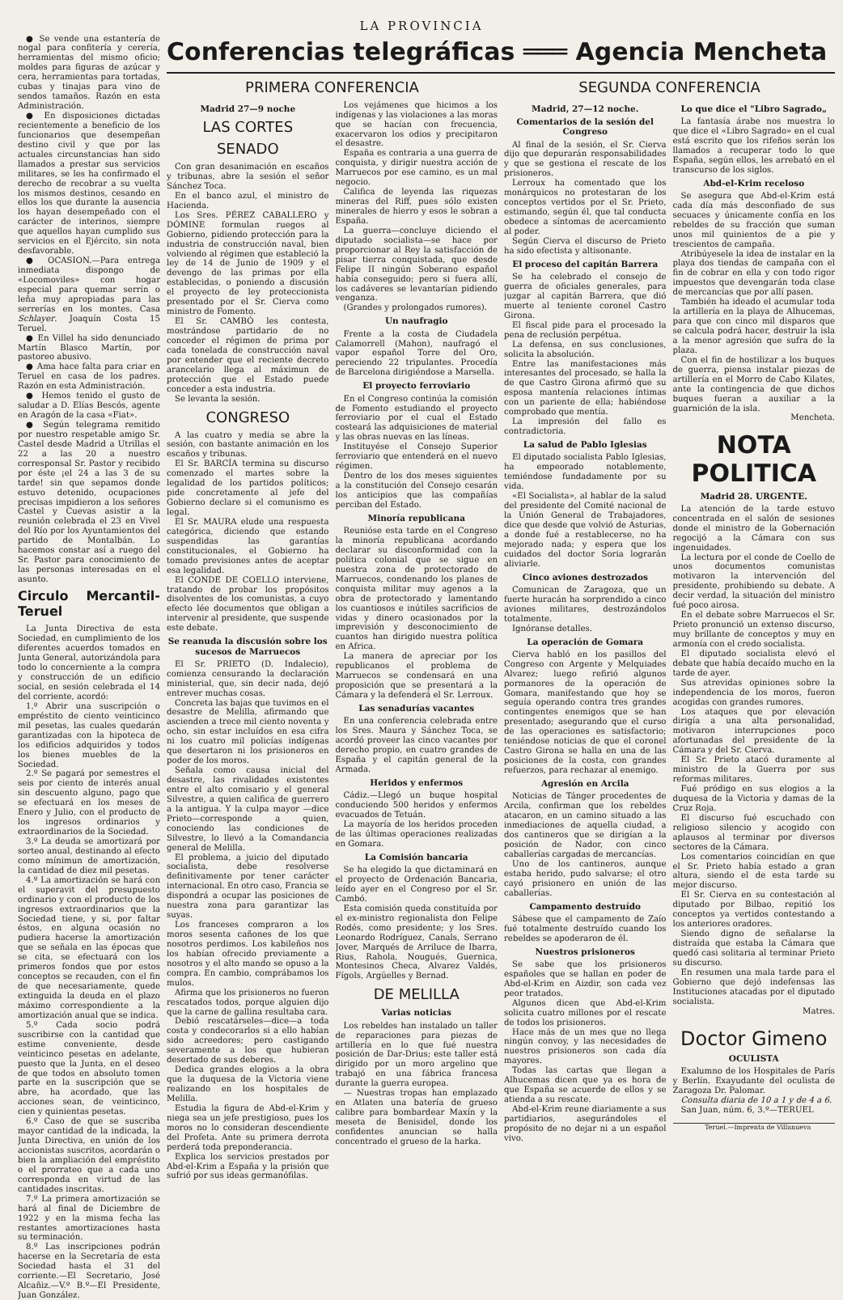LA PROVINCIA
● Se vende una estantería de nogal para confitería y cerería, herramientas del mismo oficio; moldes para figuras de azúcar y cera, herramientas para tortadas, cubas y tinajas para vino de sendos tamaños. Razón en esta Administración.
● En disposiciones dictadas recientemente a beneficio de los funcionarios que desempeñan destino civil y que por las actuales circunstancias han sido llamados a prestar sus servicios militares, se les ha confirmado el derecho de recobrar a su vuelta los mismos destinos, cesando en ellos los que durante la ausencia los hayan desempeñado con el carácter de interinos, siempre que aquellos hayan cumplido sus servicios en el Ejército, sin nota desfavorable.
● OCASION.—Para entrega inmediata dispongo de «Locomoviles» con hogar especial para quemar serrín o leña muy apropiadas para las serrerías en los montes. Casa Schlayer. Joaquín Costa 15 Teruel.
● En Villel ha sido denunciado Martín Blasco Martín, por pastoreo abusivo.
● Ama hace falta para criar en Teruel en casa de los padres. Razón en esta Administración.
● Hemos tenido el gusto de saludar a D. Elías Bescós, agente en Aragón de la casa «Fiat».
● Según telegrama remitido por nuestro respetable amigo Sr. Castel desde Madrid a Utrillas el 22 a las 20 a nuestro corresponsal Sr. Pastor y recibido por éste ¡el 24 a las 3 de su tarde! sin que sepamos donde estuvo detenido, ocupaciones precisas impidieron a los señores Castel y Cuevas asistir a la reunión celebrada el 23 en Vivel del Río por los Ayuntamientos del partido de Montalbán. Lo hacemos constar así a ruego del Sr. Pastor para conocimiento de las personas interesadas en el asunto.
Circulo Mercantil-Teruel
La Junta Directiva de esta Sociedad, en cumplimiento de los diferentes acuerdos tomados en Junta General, autorizándola para todo lo concerniente a la compra y construcción de un edificio social, en sesión celebrada el 14 del corriente, acordó:
1.º Abrir una suscripción o empréstito de ciento veinticinco mil pesetas, las cuales quedarán garantizadas con la hipoteca de los edificios adquiridos y todos los bienes muebles de la Sociedad.
2.º Se pagará por semestres el seis por ciento de interés anual sin descuento alguno, pago que se efectuará en los meses de Enero y Julio, con el producto de los ingresos ordinarios y extraordinarios de la Sociedad.
3.º La deuda se amortizará por sorteo anual, destinando al efecto como mínimun de amortización, la cantidad de diez mil pesetas.
4.º La amortización se hará con el superavit del presupuesto ordinario y con el producto de los ingresos extraordinarios que la Sociedad tiene, y si, por faltar éstos, en alguna ocasión no pudiera hacerse la amortización que se señala en las épocas que se cita, se efectuará con los primeros fondos que por estos conceptos se recauden, con el fin de que necesariamente, quede extinguida la deuda en el plazo máximo correspondiente a la amortización anual que se indica.
5.º Cada socio podrá suscribirse con la cantidad que estime conveniente, desde veinticinco pesetas en adelante, puesto que la Junta, en el deseo de que todos en absoluto tomen parte en la suscripción que se abre, ha acordado, que las acciones sean, de veinticinco, cien y quinientas pesetas.
6.º Caso de que se suscriba mayor cantidad de la indicada, la Junta Directiva, en unión de los accionistas suscritos, acordarán o bien la ampliación del empréstito o el prorrateo que a cada uno corresponda en virtud de las cantidades inscritas.
7.º La primera amortización se hará al final de Diciembre de 1922 y en la misma fecha las restantes amortizaciones hasta su terminación.
8.º Las inscripciones podrán hacerse en la Secretaría de esta Sociedad hasta el 31 del corriente.—El Secretario, José Alcañiz.—V.º B.º—El Presidente, Juan González.
Conferencias telegráficas ═══ Agencia Mencheta
PRIMERA CONFERENCIA
Madrid 27—9 noche
LAS CORTES
SENADO
Con gran desanimación en escaños y tribunas, abre la sesión el señor Sánchez Toca.
En el banco azul, el ministro de Hacienda.
Los Sres. PÉREZ CABALLERO y DÓMINE formulan ruegos al Gobierno, pidiendo protección para la industria de construcción naval, bien volviendo al régimen que estableció la ley de 14 de Junio de 1909 y el devengo de las primas por ella establecidas, o poniendo a discusión el proyecto de ley proteccionista presentado por el Sr. Cierva como ministro de Fomento.
El Sr. CAMBÓ les contesta, mostrándose partidario de no conceder el régimen de prima por cada tonelada de construcción naval por entender que el reciente decreto arancelario llega al máximun de protección que el Estado puede conceder a esta industria.
Se levanta la sesión.
CONGRESO
A las cuatro y media se abre la sesión, con bastante animación en los escaños y tribunas.
El Sr. BARCÍA termina su discurso comenzado el martes sobre la legalidad de los partidos políticos; pide concretamente al jefe del Gobierno declare si el comunismo es legal.
El Sr. MAURA elude una respuesta categórica, diciendo que estando suspendidas las garantías constitucionales, el Gobierno ha tomado previsiones antes de aceptar esa legalidad.
El CONDE DE COELLO interviene, tratando de probar los propósitos disolventes de los comunistas, a cuyo efecto lée documentos que obligan a intervenir al presidente, que suspende este debate.
Se reanuda la discusión sobre los sucesos de Marruecos
El Sr. PRIETO (D. Indalecio), comienza censurando la declaración ministerial, que, sin decir nada, dejó entrever muchas cosas.
Concreta las bajas que tuvimos en el desastre de Melilla, afirmando que ascienden a trece mil ciento noventa y ocho, sin estar incluídos en esa cifra ni los cuatro mil policías indígenas que desertaron ni los prisioneros en poder de los moros.
Señala como causa inicial del desastre, las rivalidades existentes entre el alto comisario y el general Silvestre, a quien califica de guerrero a la antigua. Y la culpa mayor —dice Prieto—corresponde a quien, conociendo las condiciones de Silvestre, lo llevó a la Comandancia general de Melilla.
El problema, a juicio del diputado socialista, debe resolverse definitivamente por tener carácter internacional. En otro caso, Francia se dispondrá a ocupar las posiciones de nuestra zona para garantizar las suyas.
Los franceses compraron a los moros sesenta cañones de los que nosotros perdimos. Los kabileños nos los habían ofrecido previamente a nosotros y el alto mando se opuso a la compra. En cambio, comprábamos los mulos.
Afirma que los prisioneros no fueron rescatados todos, porque alguien dijo que la carne de gallina resultaba cara.
Debió rescatárseles—dice—a toda costa y condecorarlos si a ello habían sido acreedores; pero castigando severamente a los que hubieran desertado de sus deberes.
Dedica grandes elogios a la obra que la duquesa de la Victoria viene realizando en los hospitales de Melilla.
Estudia la figura de Abd-el-Krim y niega sea un jefe prestigioso, pues los moros no lo consideran descendiente del Profeta. Ante su primera derrota perderá toda preponderancia.
Explica los servicios prestados por Abd-el-Krim a España y la prisión que sufrió por sus ideas germanófilas.
Los vejámenes que hicimos a los indígenas y las violaciones a las moras que se hacían con frecuencia, exacervaron los odios y precipitaron el desastre.
España es contraria a una guerra de conquista, y dirigir nuestra acción de Marruecos por ese camino, es un mal negocio.
Califica de leyenda las riquezas mineras del Riff, pues sólo existen minerales de hierro y esos le sobran a España.
La guerra—concluye diciendo el diputado socialista—se hace por proporcionar al Rey la satisfacción de pisar tierra conquistada, que desde Felipe II ningún Soberano español había conseguido; pero si fuera allí, los cadáveres se levantarían pidiendo venganza.
(Grandes y prolongados rumores).
Un naufragio
Frente a la costa de Ciudadela Calamorrell (Mahon), naufragó el vapor español Torre del Oro, pereciendo 22 tripulantes. Procedía de Barcelona dirigiéndose a Marsella.
El proyecto ferroviario
En el Congreso continúa la comisión de Fomento estudiando el proyecto ferroviario por el cual el Estado costeará las adquisiciones de material y las obras nuevas en las líneas.
Instituyése el Consejo Superior ferroviario que entenderá en el nuevo régimen.
Dentro de los dos meses siguientes a la constitución del Consejo cesarán los anticipios que las compañías perciban del Estado.
Minoría republicana
Reunióse esta tarde en el Congreso la minoría republicana acordando declarar su disconformidad con la política colonial que se sigue en nuestra zona de protectorado de Marruecos, condenando los planes de conquista militar muy agenos a la obra de protectorado y lamentando los cuantiosos e inútiles sacrificios de vidas y dinero ocasionados por la imprevisión y desconocimiento de cuantos han dirigido nuestra política en Africa.
La manera de apreciar por los republicanos el problema de Marruecos se condensará en una proposición que se presentará a la Cámara y la defenderá el Sr. Lerroux.
Las senadurías vacantes
En una conferencia celebrada entre los Sres. Maura y Sánchez Toca, se acordó proveer las cinco vacantes por derecho propio, en cuatro grandes de España y el capitán general de la Armada.
Heridos y enfermos
Cádiz.—Llegó un buque hospital conduciendo 500 heridos y enfermos evacuados de Tetuán.
La mayoría de los heridos proceden de las últimas operaciones realizadas en Gomara.
La Comisión bancaria
Se ha elegido la que dictaminará en el proyecto de Ordenación Bancaria, leído ayer en el Congreso por el Sr. Cambó.
Esta comisión queda constituída por el ex-ministro regionalista don Felipe Rodés, como presidente; y los Sres. Leonardo Rodríguez, Canals, Serrano Jover, Marqués de Arriluce de Ibarra, Rius, Rahola, Nougués, Guernica, Montesinos Checa, Alvarez Valdés, Fígols, Argüelles y Bernad.
DE MELILLA
Varias noticias
Los rebeldes han instalado un taller de reparaciones para piezas de artillería en lo que fué nuestra posición de Dar-Drius; este taller está dirigido por un moro argelino que trabajó en una fábrica francesa durante la guerra europea.
— Nuestras tropas han emplazado en Atlaten una batería de grueso calibre para bombardear Maxín y la meseta de Benisidel, donde los confidentes anuncian se halla concentrado el grueso de la harka.
SEGUNDA CONFERENCIA
Madrid, 27—12 noche.
Comentarios de la sesión del Congreso
Al final de la sesión, el Sr. Cierva dijo que depurarán responsabilidades y que se gestiona el rescate de los prisioneros.
Lerroux ha comentado que los monárquicos no protestaran de los conceptos vertidos por el Sr. Prieto, estimando, según él, que tal conducta obedece a síntomas de acercamiento al poder.
Según Cierva el discurso de Prieto ha sido efectista y altisonante.
El proceso del capitán Barrera
Se ha celebrado el consejo de guerra de oficiales generales, para juzgar al capitán Barrera, que dió muerte al teniente coronel Castro Girona.
El fiscal pide para el procesado la pena de reclusión perpétua.
La defensa, en sus conclusiones, solicita la absolución.
Entre las manifestaciones más interesantes del procesado, se halla la de que Castro Girona afirmó que su esposa mantenía relaciones íntimas con un pariente de ella; habiéndose comprobado que mentía.
La impresión del fallo es contradictoria.
La salud de Pablo Iglesias
El diputado socialista Pablo Iglesias, ha empeorado notablemente, temiéndose fundadamente por su vida.
«El Socialista», al hablar de la salud del presidente del Comité nacional de la Unión General de Trabajadores, dice que desde que volvió de Asturias, a donde fué a restablecerse, no ha mejorado nada; y espera que los cuidados del doctor Soria lograrán aliviarle.
Cinco aviones destrozados
Comunican de Zaragoza, que un fuerte huracán ha sorprendido a cinco aviones militares, destrozándolos totalmente.
Ignóranse detalles.
La operación de Gomara
Cierva habló en los pasillos del Congreso con Argente y Melquiades Alvarez; luego refirió algunos pormanores de la operación de Gomara, manifestando que hoy se seguía operando contra tres grandes contingentes enemigos que se han presentado; asegurando que el curso de las operaciones es satisfactorio; teniéndose noticias de que el coronel Castro Girona se halla en una de las posiciones de la costa, con grandes refuerzos, para rechazar al enemigo.
Agresión en Arcila
Noticias de Tánger procedentes de Arcila, confirman que los rebeldes atacaron, en un camino situado a las inmediaciones de aquella ciudad, a dos cantineros que se dirigían a la posición de Nador, con cinco caballerías cargadas de mercancías.
Uno de los cantineros, aunque estaba herido, pudo salvarse; el otro cayó prisionero en unión de las caballerías.
Campamento destruído
Sábese que el campamento de Zaío fué totalmente destruído cuando los rebeldes se apoderaron de él.
Nuestros prisioneros
Se sabe que los prisioneros españoles que se hallan en poder de Abd-el-Krim en Aizdir, son cada vez peor tratados.
Algunos dicen que Abd-el-Krim solicita cuatro millones por el rescate de todos los prisioneros.
Hace más de un mes que no llega ningún convoy, y las necesidades de nuestros prisioneros son cada día mayores.
Todas las cartas que llegan a Alhucemas dicen que ya es hora de que España se acuerde de ellos y se atienda a su rescate.
Abd-el-Krim reune diariamente a sus partidiarios, asegurándoles el propósito de no dejar ni a un español vivo.
Lo que dice el "Libro Sagrado„
La fantasía árabe nos muestra lo que dice el «Libro Sagrado» en el cual está escrito que los rifeños serán los llamados a recuperar todo lo que España, según ellos, les arrebató en el transcurso de los siglos.
Abd-el-Krim receloso
Se asegura que Abd-el-Krim está cada día más desconfiado de sus secuaces y únicamente confía en los rebeldes de su fracción que suman unos mil quinientos de a pie y trescientos de campaña.
Atribúyesele la idea de instalar en la playa dos tiendas de campaña con el fin de cobrar en ella y con todo rigor impuestos que devengarán toda clase de mercancías que por allí pasen.
También ha ideado el acumular toda la artillería en la playa de Alhucemas, para que con cinco mil disparos que se calcula podrá hacer, destruir la isla a la menor agresión que sufra de la plaza.
Con el fin de hostilizar a los buques de guerra, piensa instalar piezas de artillería en el Morro de Cabo Kilates, ante la contingencia de que dichos buques fueran a auxiliar a la guarnición de la isla.
Mencheta.
NOTA POLITICA
Madrid 28. URGENTE.
La atención de la tarde estuvo concentrada en el salón de sesiones donde el ministro de la Gobernación regocijó a la Cámara con sus ingenuidades.
La lectura por el conde de Coello de unos documentos comunistas motivaron la intervención del presidente, prohibiendo su debate. A decir verdad, la situación del ministro fué poco airosa.
En el debate sobre Marruecos el Sr. Prieto pronunció un extenso discurso, muy brillante de conceptos y muy en armonía con el credo socialista.
El diputado socialista elevó el debate que había decaído mucho en la tarde de ayer.
Sus atrevidas opiniones sobre la independencia de los moros, fueron acogidas con grandes rumores.
Los ataques que por elevación dirigía a una alta personalidad, motivaron interrupciones poco afortunadas del presidente de la Cámara y del Sr. Cierva.
El Sr. Prieto atacó duramente al ministro de la Guerra por sus reformas militares.
Fué pródigo en sus elogios a la duquesa de la Victoria y damas de la Cruz Roja.
El discurso fué escuchado con religioso silencio y acogido con aplausos al terminar por diversos sectores de la Cámara.
Los comentarios coincidían en que el Sr. Prieto había estado a gran altura, siendo el de esta tarde su mejor discurso.
El Sr. Cierva en su contestación al diputado por Bilbao, repitió los conceptos ya vertidos contestando a los anteriores oradores.
Siendo digno de señalarse la distraída que estaba la Cámara que quedó casi solitaria al terminar Prieto su discurso.
En resumen una mala tarde para el Gobierno que dejó indefensas las Instituciones atacadas por el diputado socialista.
Matres.
Doctor Gimeno
OCULISTA
Exalumno de los Hospitales de París y Berlín. Exayudante del oculista de Zaragoza Dr. Palomar.
Consulta diaria de 10 a 1 y de 4 a 6.
San Juan, núm. 6, 3.º—TERUEL
Teruel.—Imprenta de Villanueva